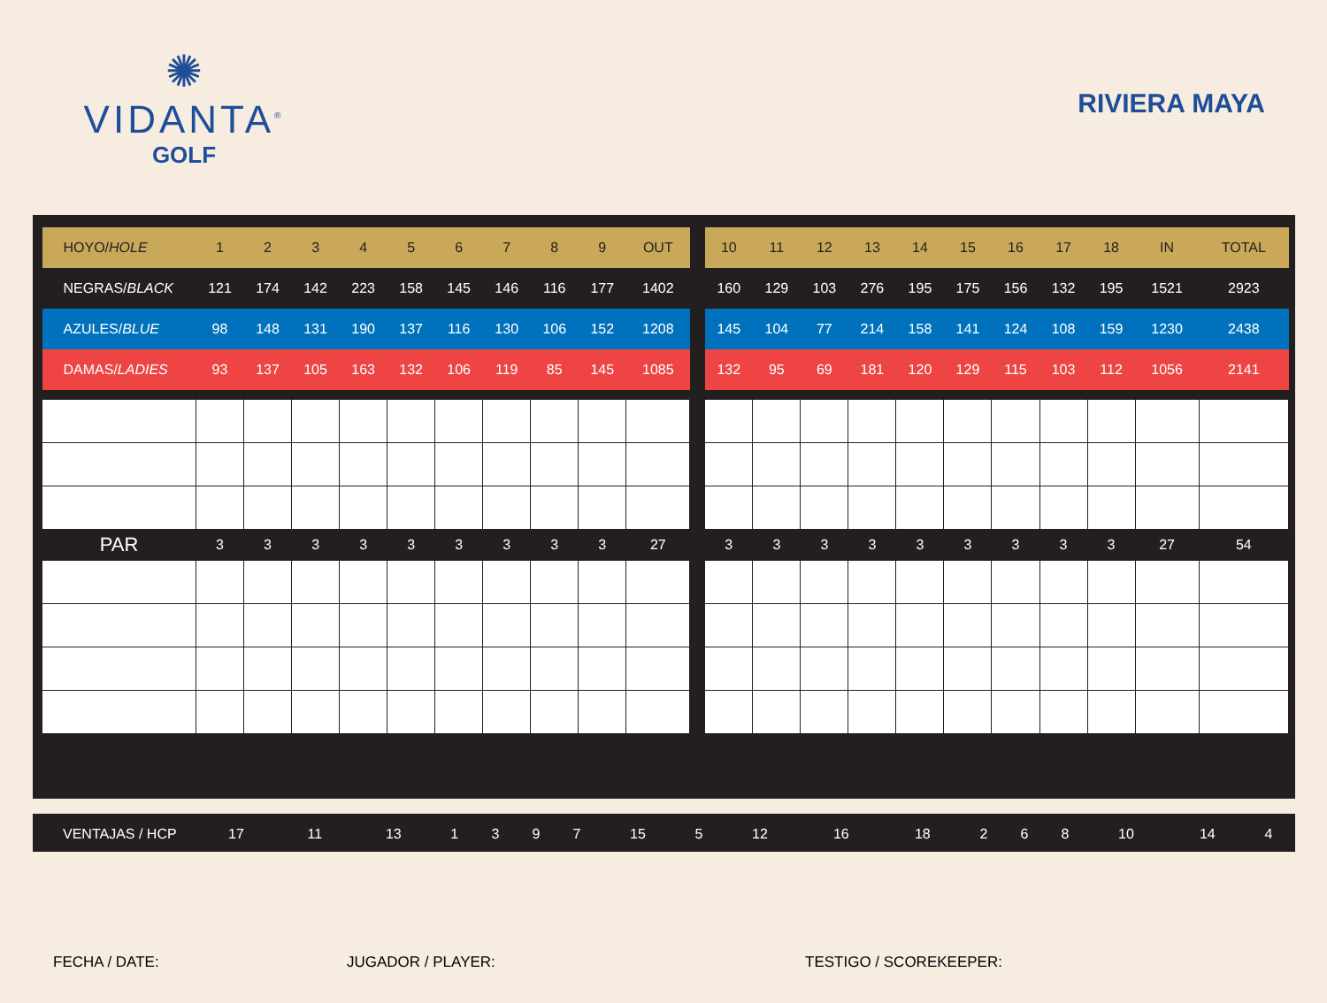✺
VIDANTA<sup>®</sup>
GOLF
RIVIERA MAYA
| HOYO/ HOLE | 1 | 2 | 3 | 4 | 5 | 6 | 7 | 8 | 9 | OUT | | 10 | 11 | 12 | 13 | 14 | 15 | 16 | 17 | 18 | IN | TOTAL |
| NEGRAS/ BLACK | 121 | 174 | 142 | 223 | 158 | 145 | 146 | 116 | 177 | 1402 | | 160 | 129 | 103 | 276 | 195 | 175 | 156 | 132 | 195 | 1521 | 2923 |
| AZULES/ BLUE | 98 | 148 | 131 | 190 | 137 | 116 | 130 | 106 | 152 | 1208 | | 145 | 104 | 77 | 214 | 158 | 141 | 124 | 108 | 159 | 1230 | 2438 |
| DAMAS/ LADIES | 93 | 137 | 105 | 163 | 132 | 106 | 119 | 85 | 145 | 1085 | | 132 | 95 | 69 | 181 | 120 | 129 | 115 | 103 | 112 | 1056 | 2141 |
| PAR | 3 | 3 | 3 | 3 | 3 | 3 | 3 | 3 | 3 | 27 | | 3 | 3 | 3 | 3 | 3 | 3 | 3 | 3 | 3 | 27 | 54 |
| VENTAJAS / HCP | 17 | 11 | 13 | 1 | 3 | 9 | 7 | 15 | 5 | | 12 | 16 | 18 | 2 | 6 | 8 | 10 | 14 | 4 | | |
FECHA / DATE: JUGADOR / PLAYER: TESTIGO / SCOREKEEPER: